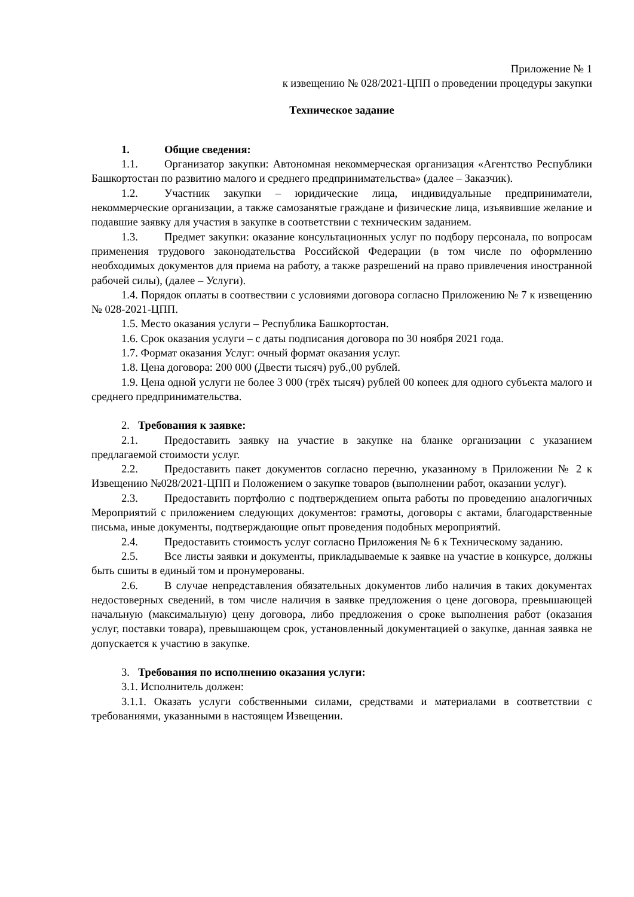Приложение № 1
к извещению № 028/2021-ЦПП о проведении процедуры закупки
Техническое задание
1. Общие сведения:
1.1. Организатор закупки: Автономная некоммерческая организация «Агентство Республики Башкортостан по развитию малого и среднего предпринимательства» (далее – Заказчик).
1.2. Участник закупки – юридические лица, индивидуальные предприниматели, некоммерческие организации, а также самозанятые граждане и физические лица, изъявившие желание и подавшие заявку для участия в закупке в соответствии с техническим заданием.
1.3. Предмет закупки: оказание консультационных услуг по подбору персонала, по вопросам применения трудового законодательства Российской Федерации (в том числе по оформлению необходимых документов для приема на работу, а также разрешений на право привлечения иностранной рабочей силы), (далее – Услуги).
1.4. Порядок оплаты в соотвествии с условиями договора согласно Приложению № 7 к извещению № 028-2021-ЦПП.
1.5. Место оказания услуги – Республика Башкортостан.
1.6. Срок оказания услуги – с даты подписания договора по 30 ноября 2021 года.
1.7. Формат оказания Услуг: очный формат оказания услуг.
1.8. Цена договора: 200 000 (Двести тысяч) руб.,00 рублей.
1.9. Цена одной услуги не более 3 000 (трёх тысяч) рублей 00 копеек для одного субъекта малого и среднего предпринимательства.
2. Требования к заявке:
2.1. Предоставить заявку на участие в закупке на бланке организации с указанием предлагаемой стоимости услуг.
2.2. Предоставить пакет документов согласно перечню, указанному в Приложении № 2 к Извещению №028/2021-ЦПП и Положением о закупке товаров (выполнении работ, оказании услуг).
2.3. Предоставить портфолио с подтверждением опыта работы по проведению аналогичных Мероприятий с приложением следующих документов: грамоты, договоры с актами, благодарственные письма, иные документы, подтверждающие опыт проведения подобных мероприятий.
2.4. Предоставить стоимость услуг согласно Приложения № 6 к Техническому заданию.
2.5. Все листы заявки и документы, прикладываемые к заявке на участие в конкурсе, должны быть сшиты в единый том и пронумерованы.
2.6. В случае непредставления обязательных документов либо наличия в таких документах недостоверных сведений, в том числе наличия в заявке предложения о цене договора, превышающей начальную (максимальную) цену договора, либо предложения о сроке выполнения работ (оказания услуг, поставки товара), превышающем срок, установленный документацией о закупке, данная заявка не допускается к участию в закупке.
3. Требования по исполнению оказания услуги:
3.1. Исполнитель должен:
3.1.1. Оказать услуги собственными силами, средствами и материалами в соответствии с требованиями, указанными в настоящем Извещении.